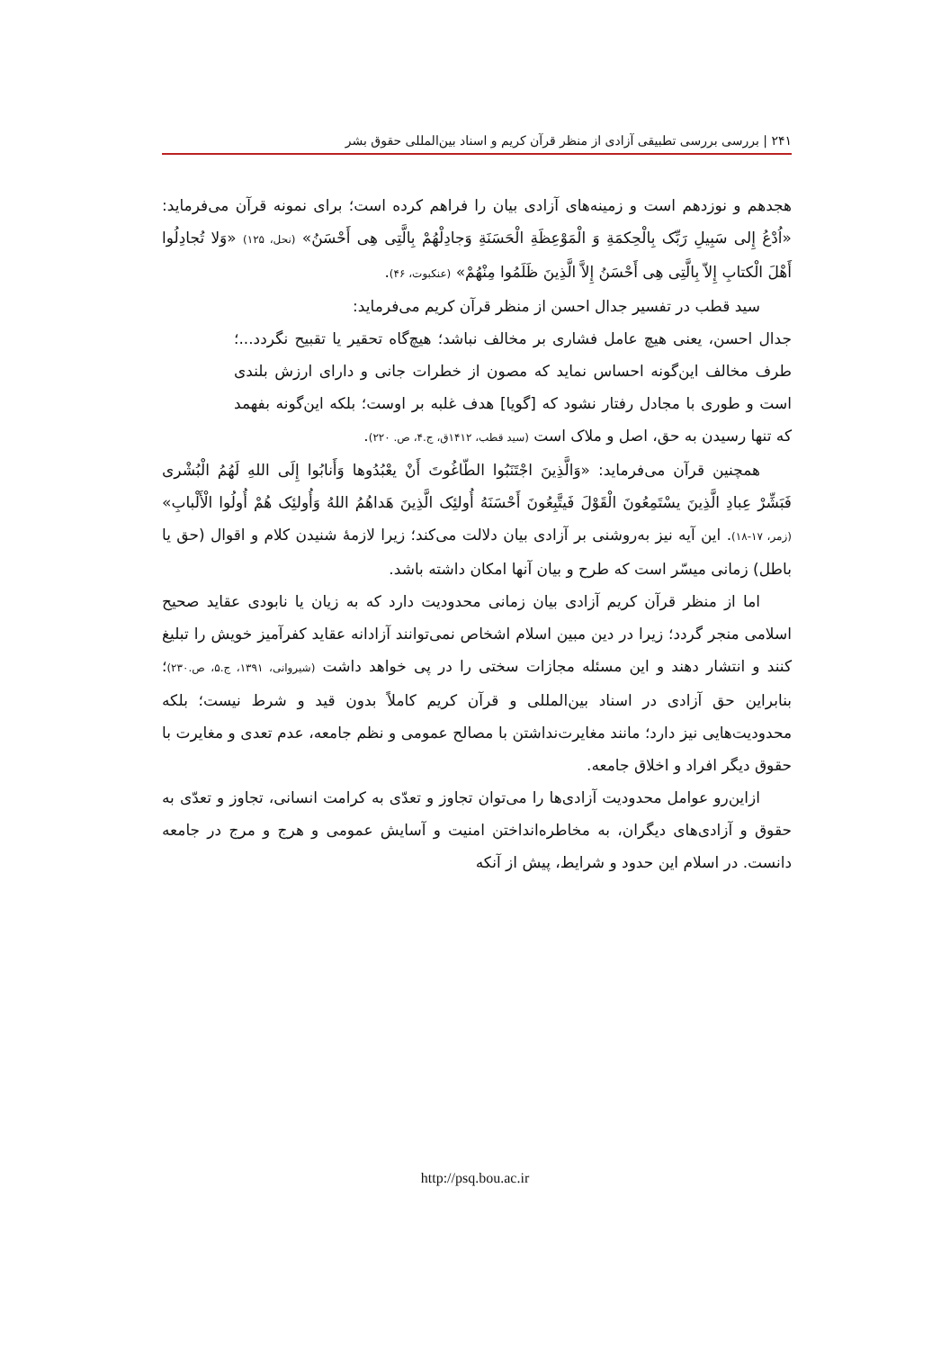۲۴۱ | بررسی بررسی تطبیقی آزادی از منظر قرآن کریم و اسناد بین‌المللی حقوق بشر
هجدهم و نوزدهم است و زمینه‌های آزادی بیان را فراهم کرده است؛ برای نمونه قرآن می‌فرماید: «اُدْعُ إِلی سَبِیلِ رَبِّک بِالْحِکمَةِ وَ الْمَوْعِظَةِ الْحَسَنَةِ وَجادِلْهُمْ بِالَّتِی هِی أَحْسَنُ» (نحل، ۱۲۵) «وَلا تُجادِلُوا أَهْلَ الْکتابِ إِلاّ بِالَّتِی هِی أَحْسَنُ إِلاَّ الَّذِینَ ظَلَمُوا مِنْهُمْ» (عنکبوت، ۴۶).
سید قطب در تفسیر جدال احسن از منظر قرآن کریم می‌فرماید:
جدال احسن، یعنی هیچ عامل فشاری بر مخالف نباشد؛ هیچ‌گاه تحقیر یا تقبیح نگردد...؛ طرف مخالف این‌گونه احساس نماید که مصون از خطرات جانی و دارای ارزش بلندی است و طوری با مجادل رفتار نشود که [گویا] هدف غلبه بر اوست؛ بلکه این‌گونه بفهمد که تنها رسیدن به حق، اصل و ملاک است (سید قطب، ۱۴۱۲ق، ج.۴، ص. ۲۲۰).
همچنین قرآن می‌فرماید: «وَالَّذِینَ اجْتَنَبُوا الطّاغُوتَ أَنْ یعْبُدُوها وَأَنابُوا إِلَی اللهِ لَهُمُ الْبُشْری فَبَشِّرْ عِبادِ الَّذِینَ یسْتَمِعُونَ الْقَوْلَ فَیتَّبِعُونَ أَحْسَنَهُ أُولئِک الَّذِینَ هَداهُمُ اللهُ وَأُولئِک هُمْ أُولُوا الْأَلْبابِ» (زمر، ۱۷-۱۸). این آیه نیز به‌روشنی بر آزادی بیان دلالت می‌کند؛ زیرا لازمهٔ شنیدن کلام و اقوال (حق یا باطل) زمانی میسّر است که طرح و بیان آنها امکان داشته باشد.
اما از منظر قرآن کریم آزادی بیان زمانی محدودیت دارد که به زیان یا نابودی عقاید صحیح اسلامی منجر گردد؛ زیرا در دین مبین اسلام اشخاص نمی‌توانند آزادانه عقاید کفرآمیز خویش را تبلیغ کنند و انتشار دهند و این مسئله مجازات سختی را در پی خواهد داشت (شیروانی، ۱۳۹۱، ج.۵، ص.۲۳۰)؛ بنابراین حق آزادی در اسناد بین‌المللی و قرآن کریم کاملاً بدون قید و شرط نیست؛ بلکه محدودیت‌هایی نیز دارد؛ مانند مغایرت‌نداشتن با مصالح عمومی و نظم جامعه، عدم تعدی و مغایرت با حقوق دیگر افراد و اخلاق جامعه.
ازاین‌رو عوامل محدودیت آزادی‌ها را می‌توان تجاوز و تعدّی به کرامت انسانی، تجاوز و تعدّی به حقوق و آزادی‌های دیگران، به مخاطره‌انداختن امنیت و آسایش عمومی و هرج و مرج در جامعه دانست. در اسلام این حدود و شرایط، پیش از آنکه
http://psq.bou.ac.ir